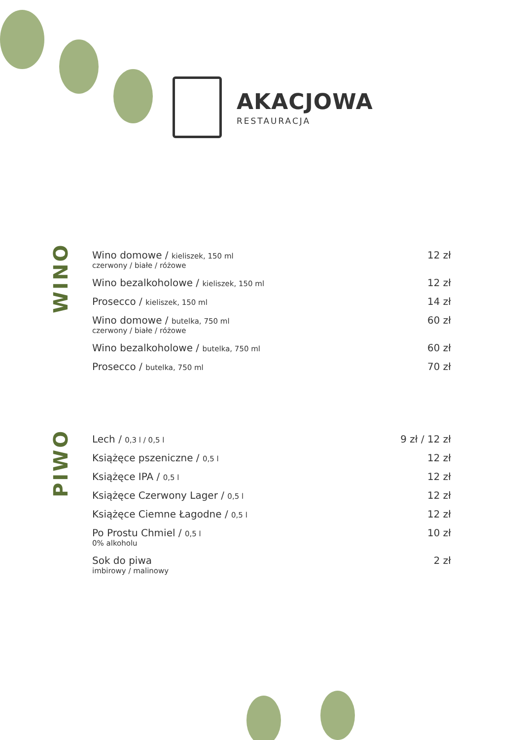AKACJOWA
RESTAURACJA
WINO
| Wino domowe / kieliszek, 150 ml czerwony / białe / różowe | 12 zł |
| Wino bezalkoholowe / kieliszek, 150 ml | 12 zł |
| Prosecco / kieliszek, 150 ml | 14 zł |
| Wino domowe / butelka, 750 ml czerwony / białe / różowe | 60 zł |
| Wino bezalkoholowe / butelka, 750 ml | 60 zł |
| Prosecco / butelka, 750 ml | 70 zł |
PIWO
| Lech / 0,3 l / 0,5 l | 9 zł / 12 zł |
| Książęce pszeniczne / 0,5 l | 12 zł |
| Książęce IPA / 0,5 l | 12 zł |
| Książęce Czerwony Lager / 0,5 l | 12 zł |
| Książęce Ciemne Łagodne / 0,5 l | 12 zł |
| Po Prostu Chmiel / 0,5 l 0% alkoholu | 10 zł |
| Sok do piwa imbirowy / malinowy | 2 zł |